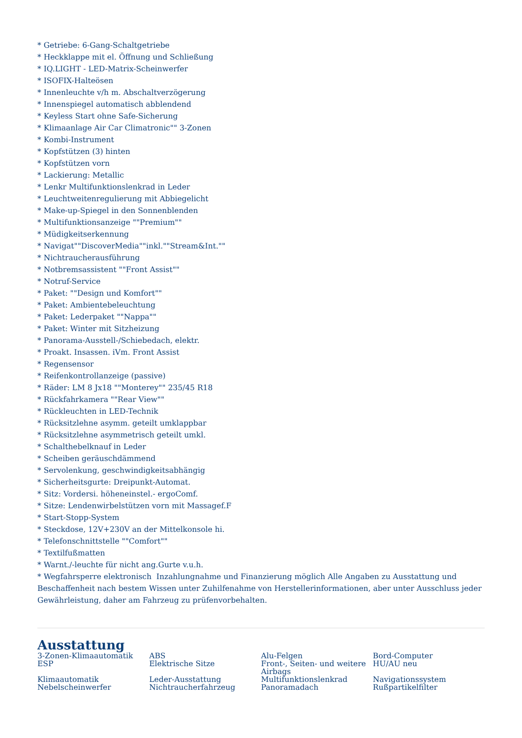* Getriebe: 6-Gang-Schaltgetriebe
* Heckklappe mit el. Öffnung und Schließung
* IQ.LIGHT - LED-Matrix-Scheinwerfer
* ISOFIX-Halteösen
* Innenleuchte v/h m. Abschaltverzögerung
* Innenspiegel automatisch abblendend
* Keyless Start ohne Safe-Sicherung
* Klimaanlage Air Car Climatronic"" 3-Zonen
* Kombi-Instrument
* Kopfstützen (3) hinten
* Kopfstützen vorn
* Lackierung: Metallic
* Lenkr Multifunktionslenkrad in Leder
* Leuchtweitenregulierung mit Abbiegelicht
* Make-up-Spiegel in den Sonnenblenden
* Multifunktionsanzeige ""Premium""
* Müdigkeitserkennung
* Navigat""DiscoverMedia""inkl.""Stream&Int.""
* Nichtraucherausführung
* Notbremsassistent ""Front Assist""
* Notruf-Service
* Paket: ""Design und Komfort""
* Paket: Ambientebeleuchtung
* Paket: Lederpaket ""Nappa""
* Paket: Winter mit Sitzheizung
* Panorama-Ausstell-/Schiebedach, elektr.
* Proakt. Insassen. iVm. Front Assist
* Regensensor
* Reifenkontrollanzeige (passive)
* Räder: LM 8 Jx18 ""Monterey"" 235/45 R18
* Rückfahrkamera ""Rear View""
* Rückleuchten in LED-Technik
* Rücksitzlehne asymm. geteilt umklappbar
* Rücksitzlehne asymmetrisch geteilt umkl.
* Schalthebelknauf in Leder
* Scheiben geräuschdämmend
* Servolenkung, geschwindigkeitsabhängig
* Sicherheitsgurte: Dreipunkt-Automat.
* Sitz: Vordersi. höheneinstel.- ergoComf.
* Sitze: Lendenwirbelstützen vorn mit Massagef.F
* Start-Stopp-System
* Steckdose, 12V+230V an der Mittelkonsole hi.
* Telefonschnittstelle ""Comfort""
* Textilfußmatten
* Warnt./-leuchte für nicht ang.Gurte v.u.h.
* Wegfahrsperre elektronisch Inzahlungnahme und Finanzierung möglich Alle Angaben zu Ausstattung und Beschaffenheit nach bestem Wissen unter Zuhilfenahme von Herstellerinformationen, aber unter Ausschluss jeder Gewährleistung, daher am Fahrzeug zu prüfenvorbehalten.
Ausstattung
3-Zonen-Klimaautomatik
ABS
Alu-Felgen
Bord-Computer
ESP
Elektrische Sitze
Front-, Seiten- und weitere Airbags
HU/AU neu
Klimaautomatik
Leder-Ausstattung
Multifunktionslenkrad
Navigationssystem
Nebelscheinwerfer
Nichtraucherfahrzeug
Panoramadach
Rußpartikelfilter